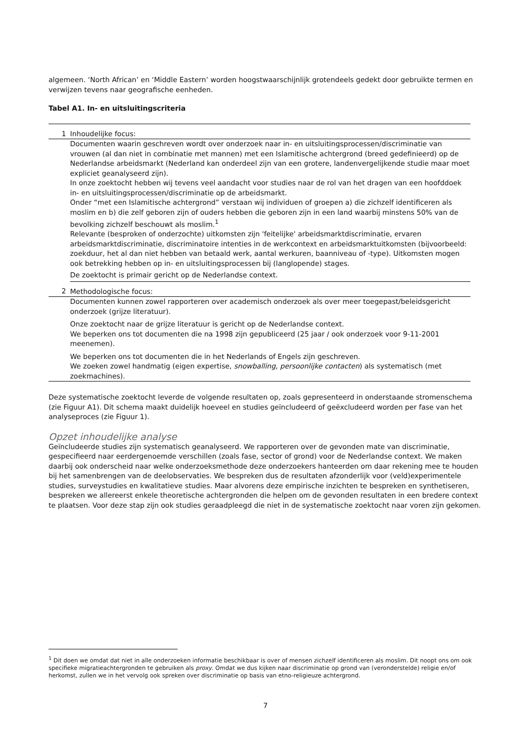algemeen. ‘North African’ en ‘Middle Eastern’ worden hoogstwaarschijnlijk grotendeels gedekt door gebruikte termen en verwijzen tevens naar geografische eenheden.
Tabel A1. In- en uitsluitingscriteria
| 1 | Inhoudelijke focus: |
| | Documenten waarin geschreven wordt over onderzoek naar in- en uitsluitingsprocessen/discriminatie van vrouwen (al dan niet in combinatie met mannen) met een Islamitische achtergrond (breed gedefinieerd) op de Nederlandse arbeidsmarkt (Nederland kan onderdeel zijn van een grotere, landenvergelijkende studie maar moet expliciet geanalyseerd zijn). In onze zoektocht hebben wij tevens veel aandacht voor studies naar de rol van het dragen van een hoofddoek in- en uitsluitingsprocessen/discriminatie op de arbeidsmarkt. Onder “met een Islamitische achtergrond” verstaan wij individuen of groepen a) die zichzelf identificeren als moslim en b) die zelf geboren zijn of ouders hebben die geboren zijn in een land waarbij minstens 50% van de bevolking zichzelf beschouwt als moslim.<sup>1</sup> Relevante (besproken of onderzochte) uitkomsten zijn 'feitelijke' arbeidsmarktdiscriminatie, ervaren arbeidsmarktdiscriminatie, discriminatoire intenties in de werkcontext en arbeidsmarktuitkomsten (bijvoorbeeld: zoekduur, het al dan niet hebben van betaald werk, aantal werkuren, baanniveau of -type). Uitkomsten mogen ook betrekking hebben op in- en uitsluitingsprocessen bij (langlopende) stages. De zoektocht is primair gericht op de Nederlandse context. |
| 2 | Methodologische focus: |
| | Documenten kunnen zowel rapporteren over academisch onderzoek als over meer toegepast/beleidsgericht onderzoek (grijze literatuur). Onze zoektocht naar de grijze literatuur is gericht op de Nederlandse context. We beperken ons tot documenten die na 1998 zijn gepubliceerd (25 jaar / ook onderzoek voor 9-11-2001 meenemen). We beperken ons tot documenten die in het Nederlands of Engels zijn geschreven. We zoeken zowel handmatig (eigen expertise, snowballing, persoonlijke contacten ) als systematisch (met zoekmachines). |
Deze systematische zoektocht leverde de volgende resultaten op, zoals gepresenteerd in onderstaande stromenschema (zie Figuur A1). Dit schema maakt duidelijk hoeveel en studies geïncludeerd of geëxcludeerd worden per fase van het analyseproces (zie Figuur 1).
Opzet inhoudelijke analyse
Geïncludeerde studies zijn systematisch geanalyseerd. We rapporteren over de gevonden mate van discriminatie, gespecifieerd naar eerdergenoemde verschillen (zoals fase, sector of grond) voor de Nederlandse context. We maken daarbij ook onderscheid naar welke onderzoeksmethode deze onderzoekers hanteerden om daar rekening mee te houden bij het samenbrengen van de deelobservaties. We bespreken dus de resultaten afzonderlijk voor (veld)experimentele studies, surveystudies en kwalitatieve studies. Maar alvorens deze empirische inzichten te bespreken en synthetiseren, bespreken we allereerst enkele theoretische achtergronden die helpen om de gevonden resultaten in een bredere context te plaatsen. Voor deze stap zijn ook studies geraadpleegd die niet in de systematische zoektocht naar voren zijn gekomen.
<sup>1</sup> Dit doen we omdat dat niet in alle onderzoeken informatie beschikbaar is over of mensen zichzelf identificeren als moslim. Dit noopt ons om ook specifieke migratieachtergronden te gebruiken als proxy. Omdat we dus kijken naar discriminatie op grond van (veronderstelde) religie en/of herkomst, zullen we in het vervolg ook spreken over discriminatie op basis van etno-religieuze achtergrond.
7